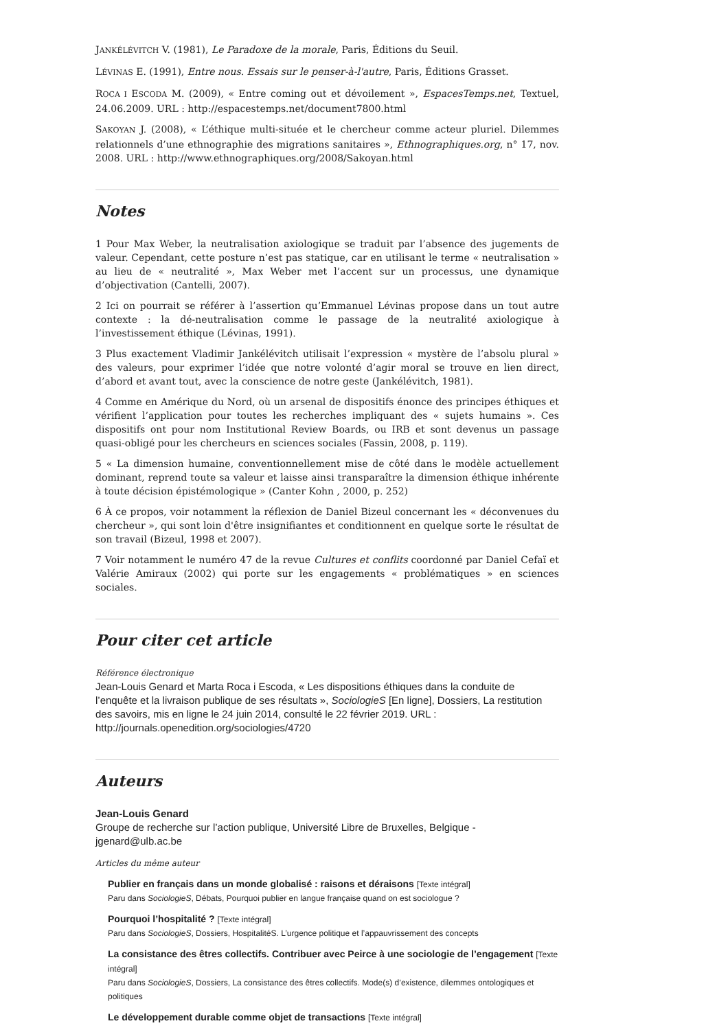JANKÉLÉVITCH V. (1981), Le Paradoxe de la morale, Paris, Éditions du Seuil.
LÉVINAS E. (1991), Entre nous. Essais sur le penser-à-l'autre, Paris, Éditions Grasset.
ROCA I ESCODA M. (2009), « Entre coming out et dévoilement », EspacesTemps.net, Textuel, 24.06.2009. URL : http://espacestemps.net/document7800.html
SAKOYAN J. (2008), « L’éthique multi-située et le chercheur comme acteur pluriel. Dilemmes relationnels d’une ethnographie des migrations sanitaires », Ethnographiques.org, n° 17, nov. 2008. URL : http://www.ethnographiques.org/2008/Sakoyan.html
Notes
1 Pour Max Weber, la neutralisation axiologique se traduit par l’absence des jugements de valeur. Cependant, cette posture n’est pas statique, car en utilisant le terme « neutralisation » au lieu de « neutralité », Max Weber met l’accent sur un processus, une dynamique d’objectivation (Cantelli, 2007).
2 Ici on pourrait se référer à l’assertion qu’Emmanuel Lévinas propose dans un tout autre contexte : la dé-neutralisation comme le passage de la neutralité axiologique à l’investissement éthique (Lévinas, 1991).
3 Plus exactement Vladimir Jankélévitch utilisait l’expression « mystère de l’absolu plural » des valeurs, pour exprimer l’idée que notre volonté d’agir moral se trouve en lien direct, d’abord et avant tout, avec la conscience de notre geste (Jankélévitch, 1981).
4 Comme en Amérique du Nord, où un arsenal de dispositifs énonce des principes éthiques et vérifient l’application pour toutes les recherches impliquant des « sujets humains ». Ces dispositifs ont pour nom Institutional Review Boards, ou IRB et sont devenus un passage quasi-obligé pour les chercheurs en sciences sociales (Fassin, 2008, p. 119).
5 « La dimension humaine, conventionnellement mise de côté dans le modèle actuellement dominant, reprend toute sa valeur et laisse ainsi transparaître la dimension éthique inhérente à toute décision épistémologique » (Canter Kohn , 2000, p. 252)
6 À ce propos, voir notamment la réflexion de Daniel Bizeul concernant les « déconvenues du chercheur », qui sont loin d'être insignifiantes et conditionnent en quelque sorte le résultat de son travail (Bizeul, 1998 et 2007).
7 Voir notamment le numéro 47 de la revue Cultures et conflits coordonné par Daniel Cefaï et Valérie Amiraux (2002) qui porte sur les engagements « problématiques » en sciences sociales.
Pour citer cet article
Référence électronique
Jean-Louis Genard et Marta Roca i Escoda, « Les dispositions éthiques dans la conduite de l’enquête et la livraison publique de ses résultats », SociologieS [En ligne], Dossiers, La restitution des savoirs, mis en ligne le 24 juin 2014, consulté le 22 février 2019. URL : http://journals.openedition.org/sociologies/4720
Auteurs
Jean-Louis Genard
Groupe de recherche sur l’action publique, Université Libre de Bruxelles, Belgique - jgenard@ulb.ac.be
Articles du même auteur
Publier en français dans un monde globalisé : raisons et déraisons [Texte intégral]
Paru dans SociologieS, Débats, Pourquoi publier en langue française quand on est sociologue ?
Pourquoi l’hospitalité ? [Texte intégral]
Paru dans SociologieS, Dossiers, HospitalitéS. L’urgence politique et l’appauvrissement des concepts
La consistance des êtres collectifs. Contribuer avec Peirce à une sociologie de l’engagement [Texte intégral]
Paru dans SociologieS, Dossiers, La consistance des êtres collectifs. Mode(s) d’existence, dilemmes ontologiques et politiques
Le développement durable comme objet de transactions [Texte intégral]